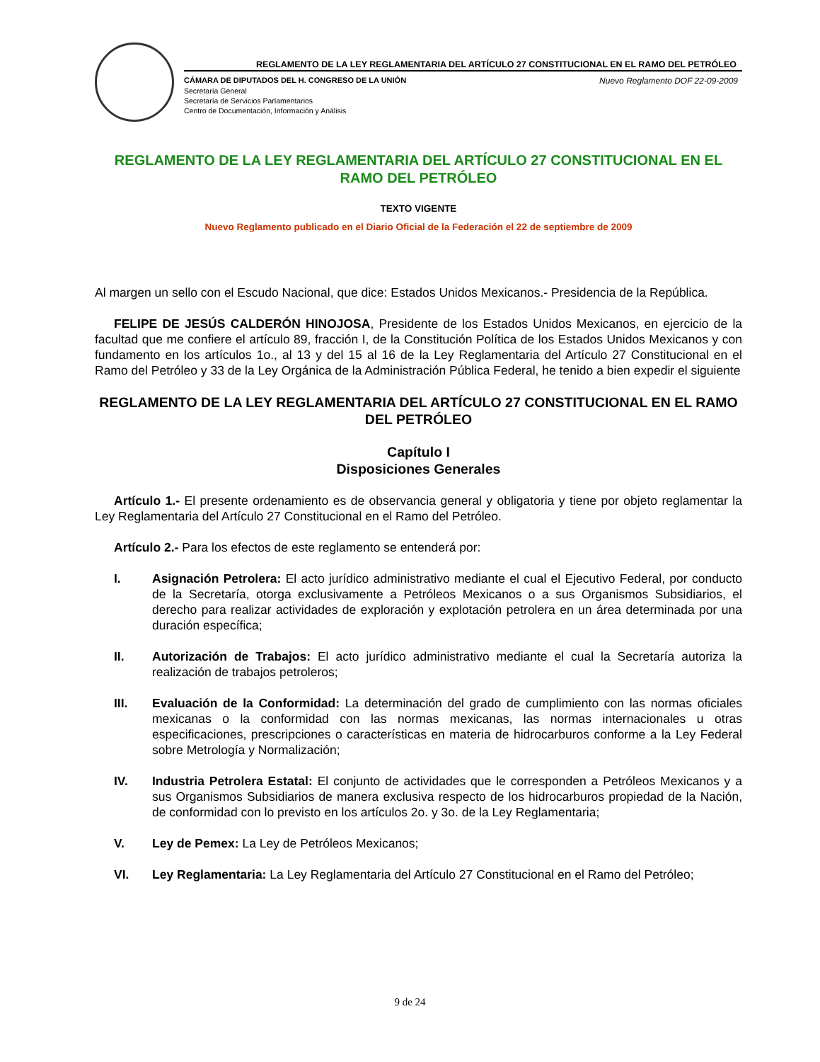REGLAMENTO DE LA LEY REGLAMENTARIA DEL ARTÍCULO 27 CONSTITUCIONAL EN EL RAMO DEL PETRÓLEO
CÁMARA DE DIPUTADOS DEL H. CONGRESO DE LA UNIÓN Nuevo Reglamento DOF 22-09-2009
Secretaría General
Secretaría de Servicios Parlamentarios
Centro de Documentación, Información y Análisis
REGLAMENTO DE LA LEY REGLAMENTARIA DEL ARTÍCULO 27 CONSTITUCIONAL EN EL RAMO DEL PETRÓLEO
TEXTO VIGENTE
Nuevo Reglamento publicado en el Diario Oficial de la Federación el 22 de septiembre de 2009
Al margen un sello con el Escudo Nacional, que dice: Estados Unidos Mexicanos.- Presidencia de la República.
FELIPE DE JESÚS CALDERÓN HINOJOSA, Presidente de los Estados Unidos Mexicanos, en ejercicio de la facultad que me confiere el artículo 89, fracción I, de la Constitución Política de los Estados Unidos Mexicanos y con fundamento en los artículos 1o., al 13 y del 15 al 16 de la Ley Reglamentaria del Artículo 27 Constitucional en el Ramo del Petróleo y 33 de la Ley Orgánica de la Administración Pública Federal, he tenido a bien expedir el siguiente
REGLAMENTO DE LA LEY REGLAMENTARIA DEL ARTÍCULO 27 CONSTITUCIONAL EN EL RAMO DEL PETRÓLEO
Capítulo I
Disposiciones Generales
Artículo 1.- El presente ordenamiento es de observancia general y obligatoria y tiene por objeto reglamentar la Ley Reglamentaria del Artículo 27 Constitucional en el Ramo del Petróleo.
Artículo 2.- Para los efectos de este reglamento se entenderá por:
I. Asignación Petrolera: El acto jurídico administrativo mediante el cual el Ejecutivo Federal, por conducto de la Secretaría, otorga exclusivamente a Petróleos Mexicanos o a sus Organismos Subsidiarios, el derecho para realizar actividades de exploración y explotación petrolera en un área determinada por una duración específica;
II. Autorización de Trabajos: El acto jurídico administrativo mediante el cual la Secretaría autoriza la realización de trabajos petroleros;
III. Evaluación de la Conformidad: La determinación del grado de cumplimiento con las normas oficiales mexicanas o la conformidad con las normas mexicanas, las normas internacionales u otras especificaciones, prescripciones o características en materia de hidrocarburos conforme a la Ley Federal sobre Metrología y Normalización;
IV. Industria Petrolera Estatal: El conjunto de actividades que le corresponden a Petróleos Mexicanos y a sus Organismos Subsidiarios de manera exclusiva respecto de los hidrocarburos propiedad de la Nación, de conformidad con lo previsto en los artículos 2o. y 3o. de la Ley Reglamentaria;
V. Ley de Pemex: La Ley de Petróleos Mexicanos;
VI. Ley Reglamentaria: La Ley Reglamentaria del Artículo 27 Constitucional en el Ramo del Petróleo;
9 de 24